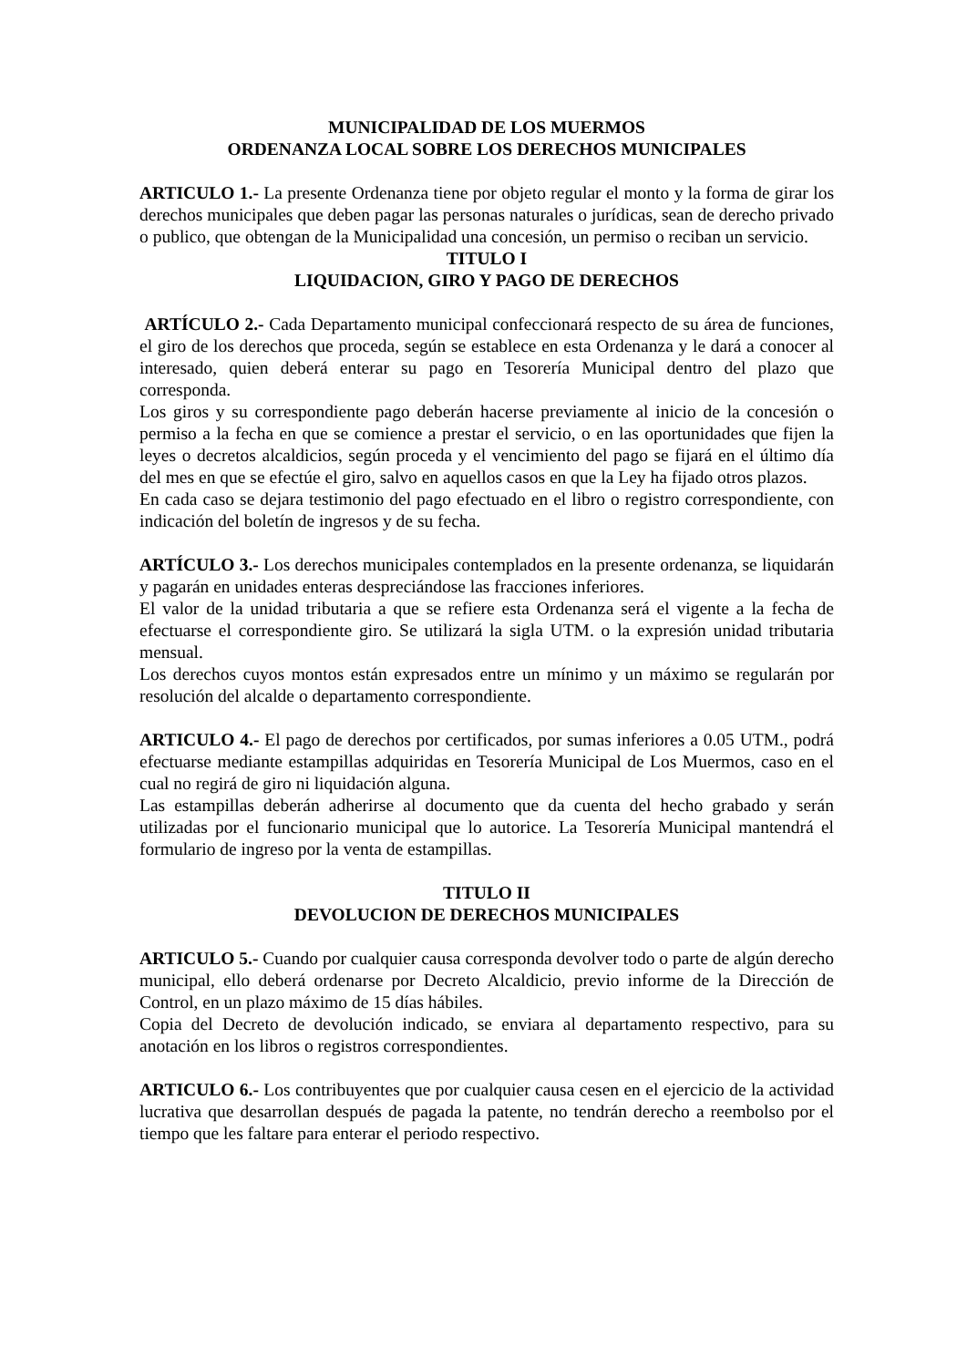MUNICIPALIDAD DE LOS MUERMOS
ORDENANZA LOCAL SOBRE LOS DERECHOS MUNICIPALES
ARTICULO 1.- La presente Ordenanza tiene por objeto regular el monto y la forma de girar los derechos municipales que deben pagar las personas naturales o jurídicas, sean de derecho privado o publico, que obtengan de la Municipalidad una concesión, un permiso o reciban un servicio.
TITULO I
LIQUIDACION, GIRO Y PAGO DE DERECHOS
ARTÍCULO 2.- Cada Departamento municipal confeccionará respecto de su área de funciones, el giro de los derechos que proceda, según se establece en esta Ordenanza y le dará a conocer al interesado, quien deberá enterar su pago en Tesorería Municipal dentro del plazo que corresponda.
Los giros y su correspondiente pago deberán hacerse previamente al inicio de la concesión o permiso a la fecha en que se comience a prestar el servicio, o en las oportunidades que fijen la leyes o decretos alcaldicios, según proceda y el vencimiento del pago se fijará en el último día del mes en que se efectúe el giro, salvo en aquellos casos en que la Ley ha fijado otros plazos.
En cada caso se dejara testimonio del pago efectuado en el libro o registro correspondiente, con indicación del boletín de ingresos y de su fecha.
ARTÍCULO 3.- Los derechos municipales contemplados en la presente ordenanza, se liquidarán y pagarán en unidades enteras despreciándose las fracciones inferiores.
El valor de la unidad tributaria a que se refiere esta Ordenanza será el vigente a la fecha de efectuarse el correspondiente giro. Se utilizará la sigla UTM. o la expresión unidad tributaria mensual.
Los derechos cuyos montos están expresados entre un mínimo y un máximo se regularán por resolución del alcalde o departamento correspondiente.
ARTICULO 4.- El pago de derechos por certificados, por sumas inferiores a 0.05 UTM., podrá efectuarse mediante estampillas adquiridas en Tesorería Municipal de Los Muermos, caso en el cual no regirá de giro ni liquidación alguna.
Las estampillas deberán adherirse al documento que da cuenta del hecho grabado y serán utilizadas por el funcionario municipal que lo autorice. La Tesorería Municipal mantendrá el formulario de ingreso por la venta de estampillas.
TITULO II
DEVOLUCION DE DERECHOS MUNICIPALES
ARTICULO 5.- Cuando por cualquier causa corresponda devolver todo o parte de algún derecho municipal, ello deberá ordenarse por Decreto Alcaldicio, previo informe de la Dirección de Control, en un plazo máximo de 15 días hábiles.
Copia del Decreto de devolución indicado, se enviara al departamento respectivo, para su anotación en los libros o registros correspondientes.
ARTICULO 6.- Los contribuyentes que por cualquier causa cesen en el ejercicio de la actividad lucrativa que desarrollan después de pagada la patente, no tendrán derecho a reembolso por el tiempo que les faltare para enterar el periodo respectivo.